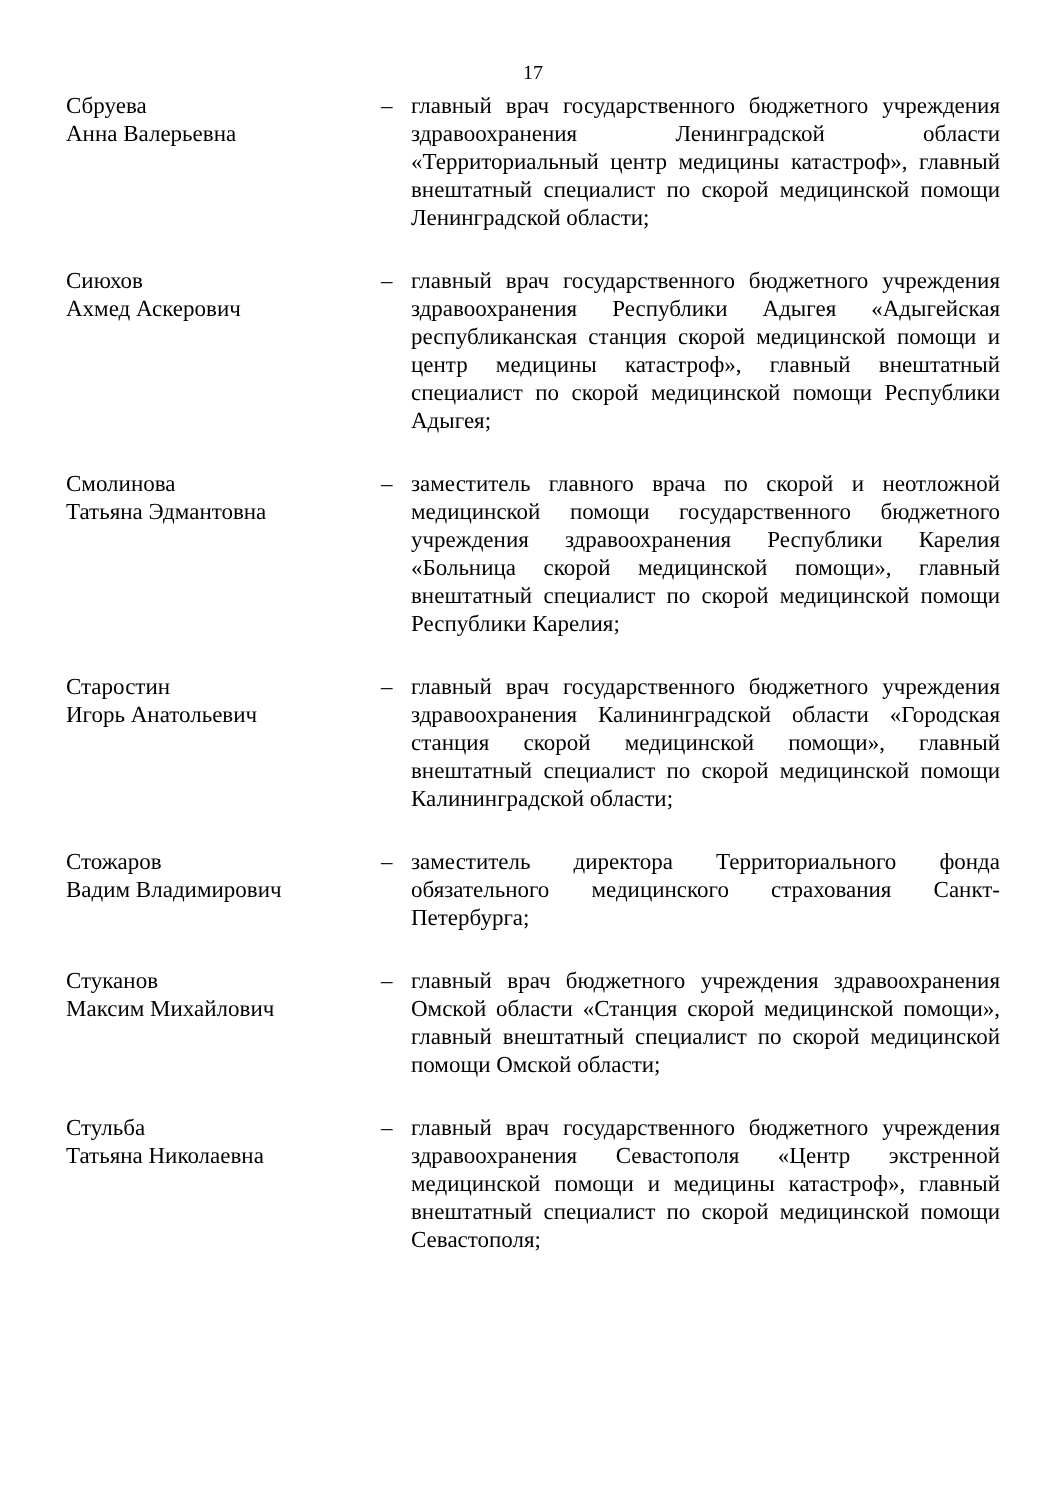17
Сбруева
Анна Валерьевна
– главный врач государственного бюджетного учреждения здравоохранения Ленинградской области «Территориальный центр медицины катастроф», главный внештатный специалист по скорой медицинской помощи Ленинградской области;
Сиюхов
Ахмед Аскерович
– главный врач государственного бюджетного учреждения здравоохранения Республики Адыгея «Адыгейская республиканская станция скорой медицинской помощи и центр медицины катастроф», главный внештатный специалист по скорой медицинской помощи Республики Адыгея;
Смолинова
Татьяна Эдмантовна
– заместитель главного врача по скорой и неотложной медицинской помощи государственного бюджетного учреждения здравоохранения Республики Карелия «Больница скорой медицинской помощи», главный внештатный специалист по скорой медицинской помощи Республики Карелия;
Старостин
Игорь Анатольевич
– главный врач государственного бюджетного учреждения здравоохранения Калининградской области «Городская станция скорой медицинской помощи», главный внештатный специалист по скорой медицинской помощи Калининградской области;
Стожаров
Вадим Владимирович
– заместитель директора Территориального фонда обязательного медицинского страхования Санкт-Петербурга;
Стуканов
Максим Михайлович
– главный врач бюджетного учреждения здравоохранения Омской области «Станция скорой медицинской помощи», главный внештатный специалист по скорой медицинской помощи Омской области;
Стульба
Татьяна Николаевна
– главный врач государственного бюджетного учреждения здравоохранения Севастополя «Центр экстренной медицинской помощи и медицины катастроф», главный внештатный специалист по скорой медицинской помощи Севастополя;